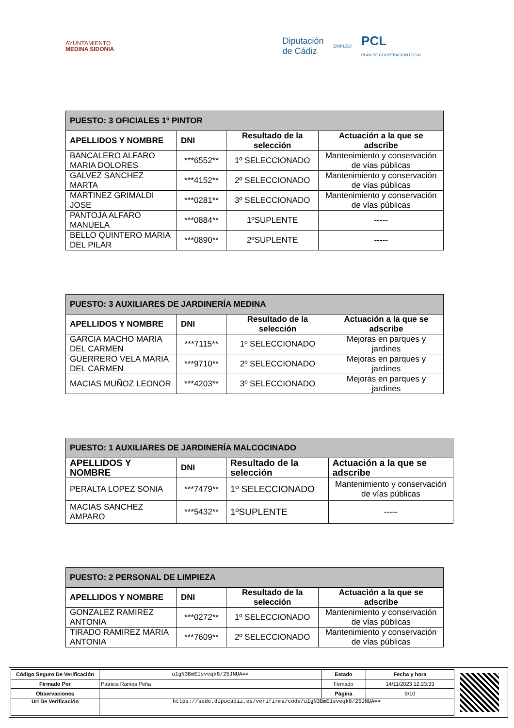AYUNTAMIENTO
MEDINA SIDONIA
Diputación
de Cádiz EMPLEO PCL
PLAN DE COOPERACIÓN LOCAL
| PUESTO: 3 OFICIALES 1º PINTOR | | | |
| --- | --- | --- | --- |
| APELLIDOS Y NOMBRE | DNI | Resultado de la selección | Actuación a la que se adscribe |
| BANCALERO ALFARO MARIA DOLORES | ***6552** | 1º SELECCIONADO | Mantenimiento y conservación de vías públicas |
| GALVEZ SANCHEZ MARTA | ***4152** | 2º SELECCIONADO | Mantenimiento y conservación de vías públicas |
| MARTINEZ GRIMALDI JOSE | ***0281** | 3º SELECCIONADO | Mantenimiento y conservación de vías públicas |
| PANTOJA ALFARO MANUELA | ***0884** | 1ºSUPLENTE | ----- |
| BELLO QUINTERO MARIA DEL PILAR | ***0890** | 2ºSUPLENTE | ----- |
| PUESTO: 3 AUXILIARES DE JARDINERÍA MEDINA | | | |
| --- | --- | --- | --- |
| APELLIDOS Y NOMBRE | DNI | Resultado de la selección | Actuación a la que se adscribe |
| GARCIA MACHO MARIA DEL CARMEN | ***7115** | 1º SELECCIONADO | Mejoras en parques y jardines |
| GUERRERO VELA MARIA DEL CARMEN | ***9710** | 2º SELECCIONADO | Mejoras en parques y jardines |
| MACIAS MUÑOZ LEONOR | ***4203** | 3º SELECCIONADO | Mejoras en parques y jardines |
| PUESTO: 1 AUXILIARES DE JARDINERÍA MALCOCINADO | | | |
| --- | --- | --- | --- |
| APELLIDOS Y NOMBRE | DNI | Resultado de la selección | Actuación a la que se adscribe |
| PERALTA LOPEZ SONIA | ***7479** | 1º SELECCIONADO | Mantenimiento y conservación de vías públicas |
| MACIAS SANCHEZ AMPARO | ***5432** | 1ºSUPLENTE | ----- |
| PUESTO: 2 PERSONAL DE LIMPIEZA | | | |
| --- | --- | --- | --- |
| APELLIDOS Y NOMBRE | DNI | Resultado de la selección | Actuación a la que se adscribe |
| GONZALEZ RAMIREZ ANTONIA | ***0272** | 1º SELECCIONADO | Mantenimiento y conservación de vías públicas |
| TIRADO RAMIREZ MARIA ANTONIA | ***7609** | 2º SELECCIONADO | Mantenimiento y conservación de vías públicas |
| Código Seguro De Verificación | u1gN3BmE1sveqk8/25JNUA== | Estado | Fecha y hora |
| Firmado Por | Patricia Ramos Peña | Firmado | 14/11/2023 12:23:33 |
| Observaciones | | Página | 9/10 |
| Url De Verificación | https://sede.dipucadiz.es/verifirma/code/u1gN3BmE1sveqk8/25JNUA== | | |